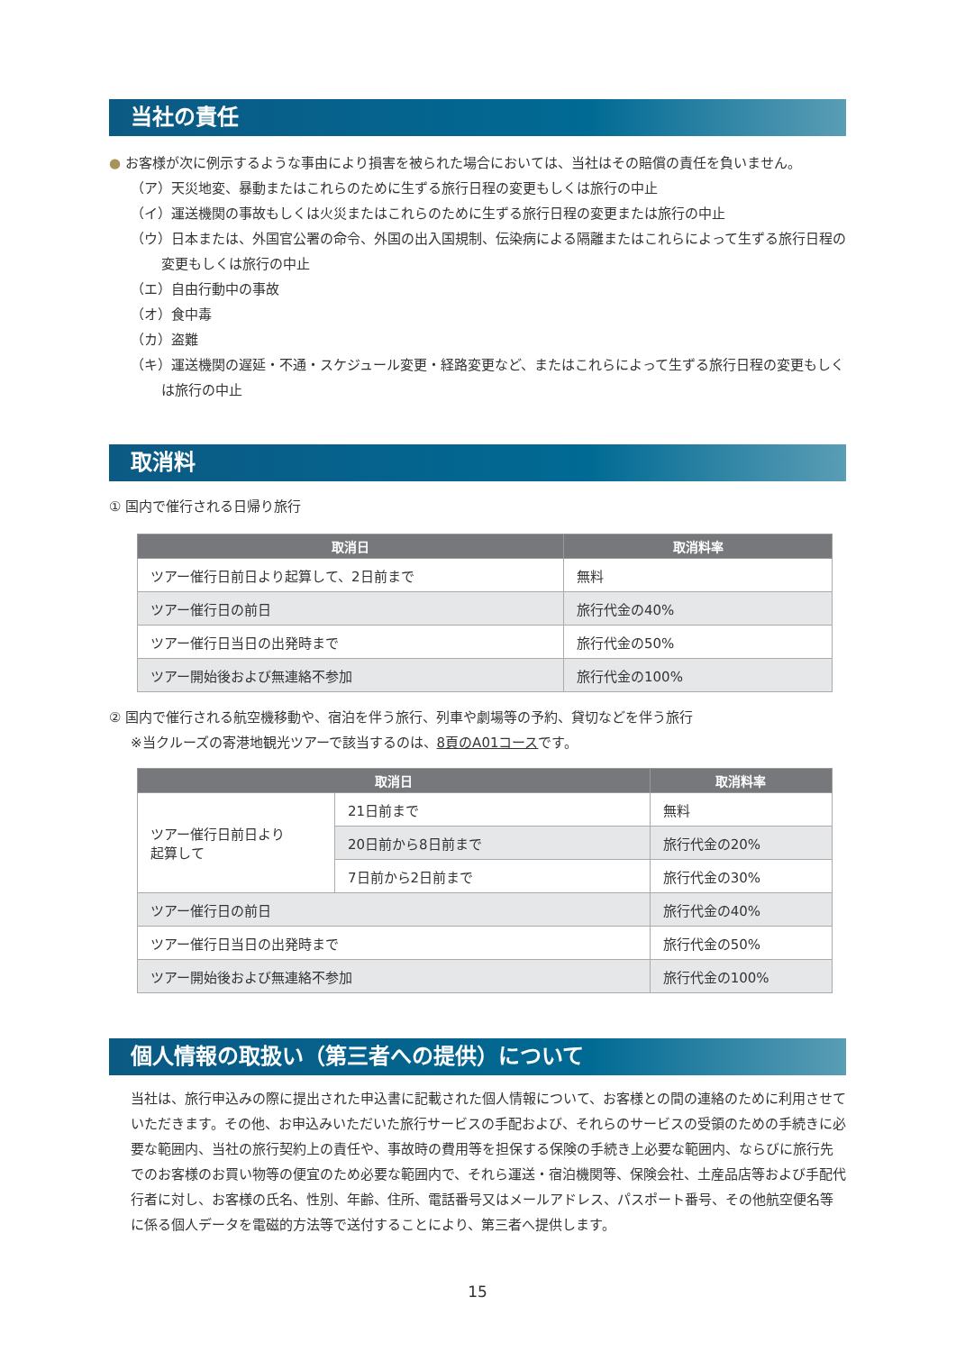当社の責任
● お客様が次に例示するような事由により損害を被られた場合においては、当社はその賠償の責任を負いません。
（ア）天災地変、暴動またはこれらのために生ずる旅行日程の変更もしくは旅行の中止
（イ）運送機関の事故もしくは火災またはこれらのために生ずる旅行日程の変更または旅行の中止
（ウ）日本または、外国官公署の命令、外国の出入国規制、伝染病による隔離またはこれらによって生ずる旅行日程の変更もしくは旅行の中止
（エ）自由行動中の事故
（オ）食中毒
（カ）盗難
（キ）運送機関の遅延・不通・スケジュール変更・経路変更など、またはこれらによって生ずる旅行日程の変更もしくは旅行の中止
取消料
① 国内で催行される日帰り旅行
| 取消日 | 取消料率 |
| --- | --- |
| ツアー催行日前日より起算して、2日前まで | 無料 |
| ツアー催行日の前日 | 旅行代金の40% |
| ツアー催行日当日の出発時まで | 旅行代金の50% |
| ツアー開始後および無連絡不参加 | 旅行代金の100% |
② 国内で催行される航空機移動や、宿泊を伴う旅行、列車や劇場等の予約、貸切などを伴う旅行
※当クルーズの寄港地観光ツアーで該当するのは、8頁のA01コースです。
| 取消日 | | 取消料率 |
| --- | --- | --- |
| ツアー催行日前日より 起算して | 21日前まで | 無料 |
| | 20日前から8日前まで | 旅行代金の20% |
| | 7日前から2日前まで | 旅行代金の30% |
| ツアー催行日の前日 | | 旅行代金の40% |
| ツアー催行日当日の出発時まで | | 旅行代金の50% |
| ツアー開始後および無連絡不参加 | | 旅行代金の100% |
個人情報の取扱い（第三者への提供）について
当社は、旅行申込みの際に提出された申込書に記載された個人情報について、お客様との間の連絡のために利用させていただきます。その他、お申込みいただいた旅行サービスの手配および、それらのサービスの受領のための手続きに必要な範囲内、当社の旅行契約上の責任や、事故時の費用等を担保する保険の手続き上必要な範囲内、ならびに旅行先でのお客様のお買い物等の便宜のため必要な範囲内で、それら運送・宿泊機関等、保険会社、土産品店等および手配代行者に対し、お客様の氏名、性別、年齢、住所、電話番号又はメールアドレス、パスポート番号、その他航空便名等に係る個人データを電磁的方法等で送付することにより、第三者へ提供します。
15